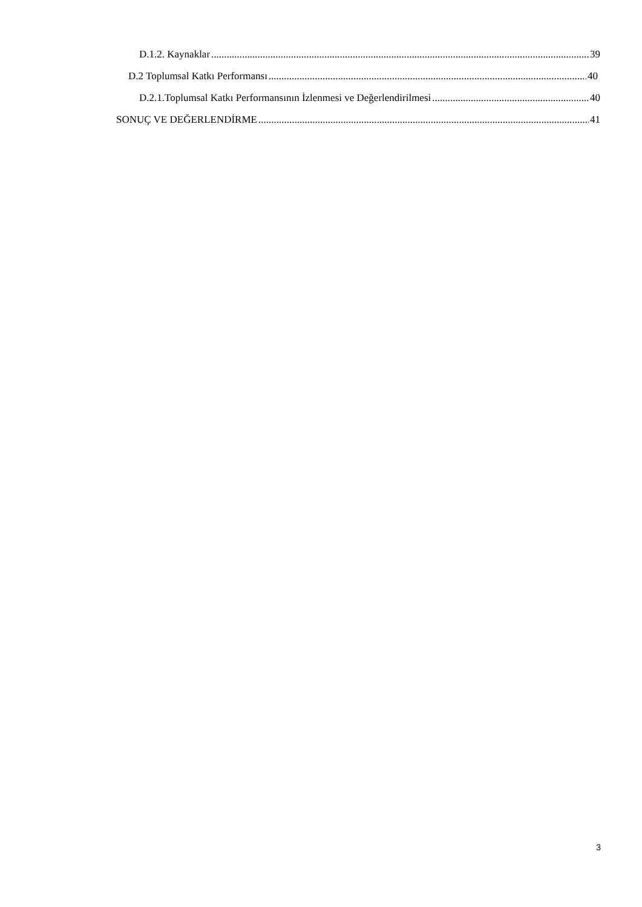D.1.2. Kaynaklar 39
D.2 Toplumsal Katkı Performansı 40
D.2.1.Toplumsal Katkı Performansının İzlenmesi ve Değerlendirilmesi 40
SONUÇ VE DEĞERLENDİRME 41
3